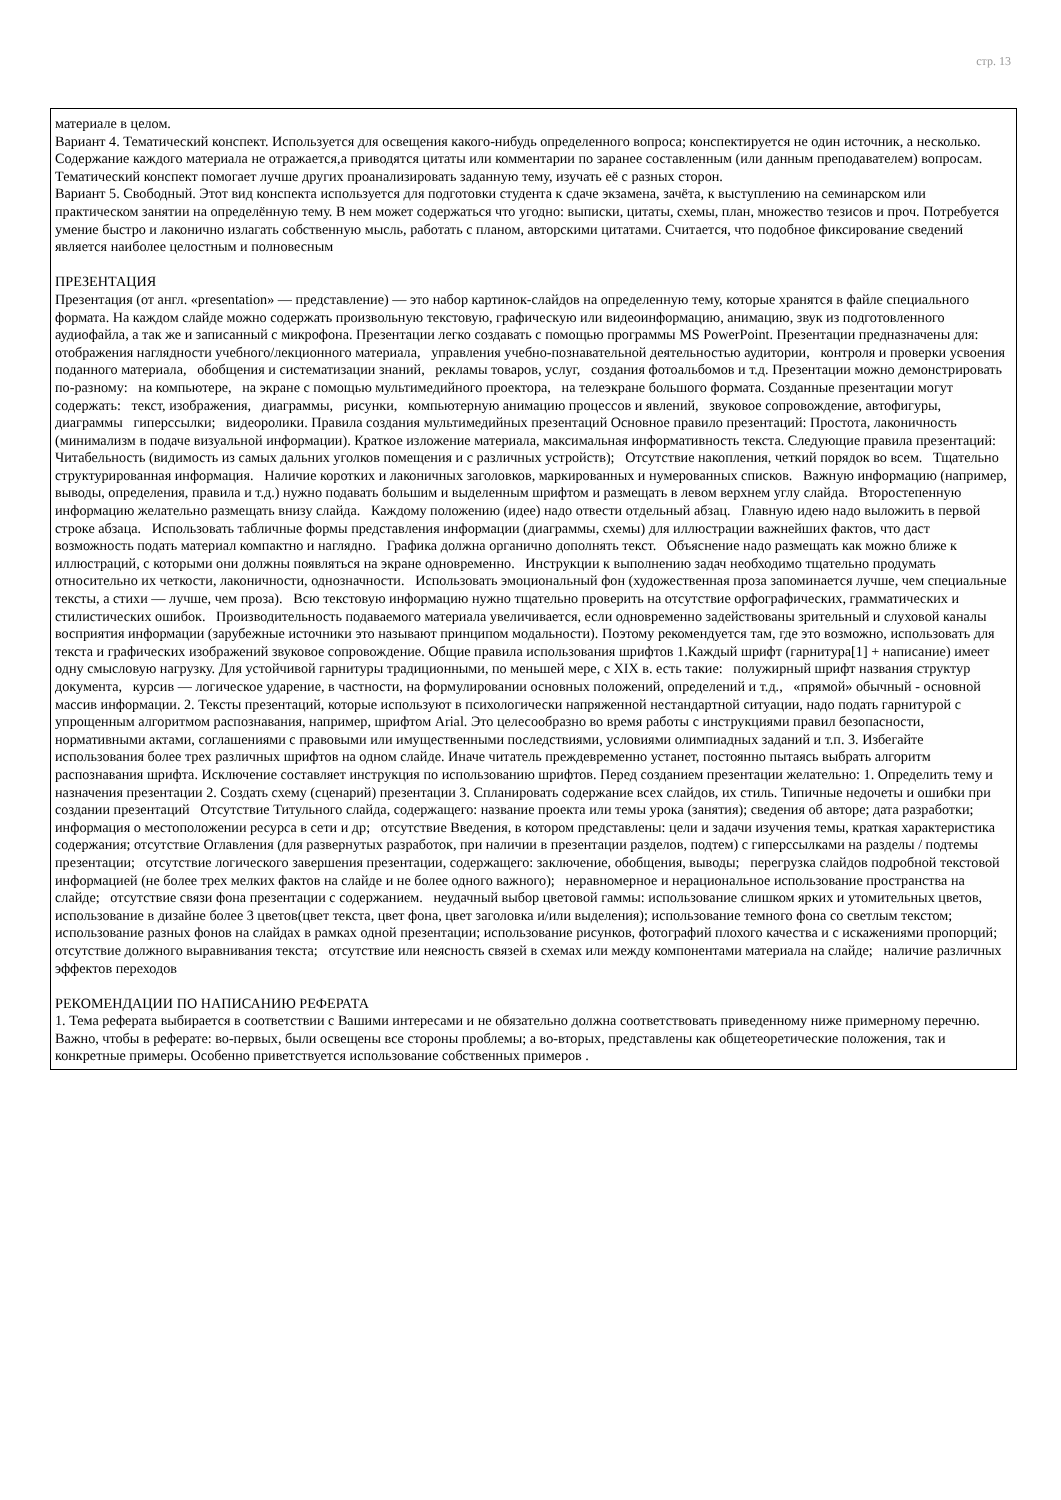стр. 13
материале в целом.
Вариант 4. Тематический конспект. Используется для освещения какого-нибудь определенного вопроса; конспектируется не один источник, а несколько. Содержание каждого материала не отражается,а приводятся цитаты или комментарии по заранее составленным (или данным преподавателем) вопросам. Тематический конспект помогает лучше других проанализировать заданную тему, изучать её с разных сторон.
Вариант 5. Свободный. Этот вид конспекта используется для подготовки студента к сдаче экзамена, зачёта, к выступлению на семинарском или практическом занятии на определённую тему. В нем может содержаться что угодно: выписки, цитаты, схемы, план, множество тезисов и проч. Потребуется умение быстро и лаконично излагать собственную мысль, работать с планом, авторскими цитатами. Считается, что подобное фиксирование сведений является наиболее целостным и полновесным
ПРЕЗЕНТАЦИЯ
Презентация (от англ. «presentation» — представление) — это набор картинок-слайдов на определенную тему, которые хранятся в файле специального формата. На каждом слайде можно содержать произвольную текстовую, графическую или видеоинформацию, анимацию, звук из подготовленного аудиофайла, а так же и записанный с микрофона. Презентации легко создавать с помощью программы MS PowerPoint. Презентации предназначены для: отображения наглядности учебного/лекционного материала, управления учебно-познавательной деятельностью аудитории, контроля и проверки усвоения поданного материала, обобщения и систематизации знаний, рекламы товаров, услуг, создания фотоальбомов и т.д. Презентации можно демонстрировать по-разному: на компьютере, на экране с помощью мультимедийного проектора, на телеэкране большого формата. Созданные презентации могут содержать: текст, изображения, диаграммы, рисунки, компьютерную анимацию процессов и явлений, звуковое сопровождение, автофигуры, диаграммы гиперссылки; видеоролики. Правила создания мультимедийных презентаций Основное правило презентаций: Простота, лаконичность (минимализм в подаче визуальной информации). Краткое изложение материала, максимальная информативность текста. Следующие правила презентаций:
Читабельность (видимость из самых дальних уголков помещения и с различных устройств); Отсутствие накопления, четкий порядок во всем. Тщательно структурированная информация. Наличие коротких и лаконичных заголовков, маркированных и нумерованных списков. Важную информацию (например, выводы, определения, правила и т.д.) нужно подавать большим и выделенным шрифтом и размещать в левом верхнем углу слайда. Второстепенную информацию желательно размещать внизу слайда. Каждому положению (идее) надо отвести отдельный абзац. Главную идею надо выложить в первой строке абзаца. Использовать табличные формы представления информации (диаграммы, схемы) для иллюстрации важнейших фактов, что даст возможность подать материал компактно и наглядно. Графика должна органично дополнять текст. Объяснение надо размещать как можно ближе к иллюстраций, с которыми они должны появляться на экране одновременно. Инструкции к выполнению задач необходимо тщательно продумать относительно их четкости, лаконичности, однозначности. Использовать эмоциональный фон (художественная проза запоминается лучше, чем специальные тексты, а стихи — лучше, чем проза). Всю текстовую информацию нужно тщательно проверить на отсутствие орфографических, грамматических и стилистических ошибок. Производительность подаваемого материала увеличивается, если одновременно задействованы зрительный и слуховой каналы восприятия информации (зарубежные источники это называют принципом модальности). Поэтому рекомендуется там, где это возможно, использовать для текста и графических изображений звуковое сопровождение. Общие правила использования шрифтов 1.Каждый шрифт (гарнитура[1] + написание) имеет одну смысловую нагрузку. Для устойчивой гарнитуры традиционными, по меньшей мере, с XIX в. есть такие: полужирный шрифт названия структур документа, курсив — логическое ударение, в частности, на формулировании основных положений, определений и т.д., «прямой» обычный - основной массив информации. 2. Тексты презентаций, которые используют в психологически напряженной нестандартной ситуации, надо подать гарнитурой с упрощенным алгоритмом распознавания, например, шрифтом Arial. Это целесообразно во время работы с инструкциями правил безопасности, нормативными актами, соглашениями с правовыми или имущественными последствиями, условиями олимпиадных заданий и т.п. 3. Избегайте использования более трех различных шрифтов на одном слайде. Иначе читатель преждевременно устанет, постоянно пытаясь выбрать алгоритм распознавания шрифта. Исключение составляет инструкция по использованию шрифтов. Перед созданием презентации желательно: 1. Определить тему и назначения презентации 2. Создать схему (сценарий) презентации 3. Спланировать содержание всех слайдов, их стиль. Типичные недочеты и ошибки при создании презентаций Отсутствие Титульного слайда, содержащего: название проекта или темы урока (занятия); сведения об авторе; дата разработки; информация о местоположении ресурса в сети и др; отсутствие Введения, в котором представлены: цели и задачи изучения темы, краткая характеристика содержания; отсутствие Оглавления (для развернутых разработок, при наличии в презентации разделов, подтем) с гиперссылками на разделы / подтемы презентации; отсутствие логического завершения презентации, содержащего: заключение, обобщения, выводы; перегрузка слайдов подробной текстовой информацией (не более трех мелких фактов на слайде и не более одного важного); неравномерное и нерациональное использование пространства на слайде; отсутствие связи фона презентации с содержанием. неудачный выбор цветовой гаммы: использование слишком ярких и утомительных цветов, использование в дизайне более 3 цветов(цвет текста, цвет фона, цвет заголовка и/или выделения); использование темного фона со светлым текстом; использование разных фонов на слайдах в рамках одной презентации; использование рисунков, фотографий плохого качества и с искажениями пропорций; отсутствие должного выравнивания текста; отсутствие или неясность связей в схемах или между компонентами материала на слайде; наличие различных эффектов переходов
РЕКОМЕНДАЦИИ ПО НАПИСАНИЮ РЕФЕРАТА
1. Тема реферата выбирается в соответствии с Вашими интересами и не обязательно должна соответствовать приведенному ниже примерному перечню. Важно, чтобы в реферате: во-первых, были освещены все стороны проблемы; а во-вторых, представлены как общетеоретические положения, так и конкретные примеры. Особенно приветствуется использование собственных примеров .